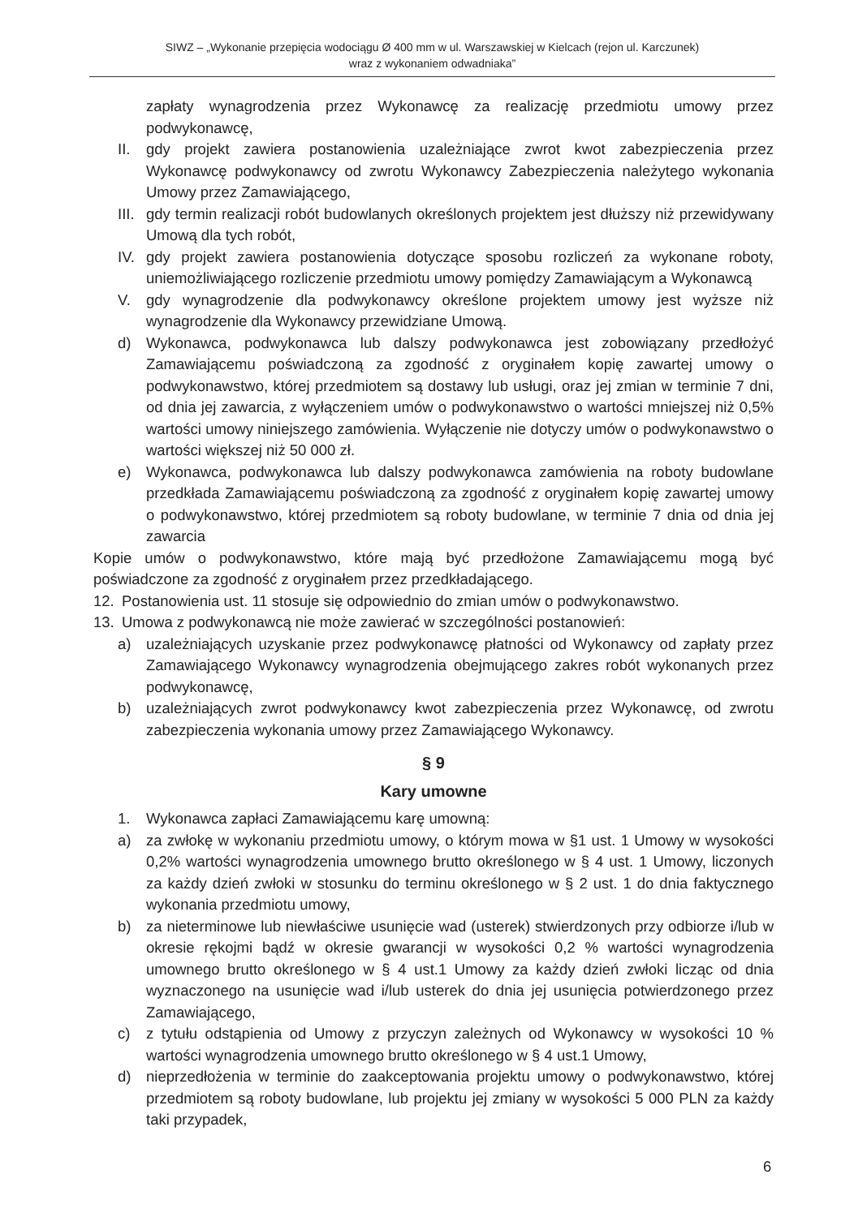SIWZ – „Wykonanie przepięcia wodociągu Ø 400 mm w ul. Warszawskiej w Kielcach (rejon ul. Karczunek)
wraz z wykonaniem odwadniaka”
zapłaty wynagrodzenia przez Wykonawcę za realizację przedmiotu umowy przez podwykonawcę,
II. gdy projekt zawiera postanowienia uzależniające zwrot kwot zabezpieczenia przez Wykonawcę podwykonawcy od zwrotu Wykonawcy Zabezpieczenia należytego wykonania Umowy przez Zamawiającego,
III. gdy termin realizacji robót budowlanych określonych projektem jest dłuższy niż przewidywany Umową dla tych robót,
IV. gdy projekt zawiera postanowienia dotyczące sposobu rozliczeń za wykonane roboty, uniemożliwiającego rozliczenie przedmiotu umowy pomiędzy Zamawiającym a Wykonawcą
V. gdy wynagrodzenie dla podwykonawcy określone projektem umowy jest wyższe niż wynagrodzenie dla Wykonawcy przewidziane Umową.
d) Wykonawca, podwykonawca lub dalszy podwykonawca jest zobowiązany przedłożyć Zamawiającemu poświadczoną za zgodność z oryginałem kopię zawartej umowy o podwykonawstwo, której przedmiotem są dostawy lub usługi, oraz jej zmian w terminie 7 dni, od dnia jej zawarcia, z wyłączeniem umów o podwykonawstwo o wartości mniejszej niż 0,5% wartości umowy niniejszego zamówienia. Wyłączenie nie dotyczy umów o podwykonawstwo o wartości większej niż 50 000 zł.
e) Wykonawca, podwykonawca lub dalszy podwykonawca zamówienia na roboty budowlane przedkłada Zamawiającemu poświadczoną za zgodność z oryginałem kopię zawartej umowy o podwykonawstwo, której przedmiotem są roboty budowlane, w terminie 7 dnia od dnia jej zawarcia
Kopie umów o podwykonawstwo, które mają być przedłożone Zamawiającemu mogą być poświadczone za zgodność z oryginałem przez przedkładającego.
12. Postanowienia ust. 11 stosuje się odpowiednio do zmian umów o podwykonawstwo.
13. Umowa z podwykonawcą nie może zawierać w szczególności postanowień:
a) uzależniających uzyskanie przez podwykonawcę płatności od Wykonawcy od zapłaty przez Zamawiającego Wykonawcy wynagrodzenia obejmującego zakres robót wykonanych przez podwykonawcę,
b) uzależniających zwrot podwykonawcy kwot zabezpieczenia przez Wykonawcę, od zwrotu zabezpieczenia wykonania umowy przez Zamawiającego Wykonawcy.
§ 9
Kary umowne
1. Wykonawca zapłaci Zamawiającemu karę umowną:
a) za zwłokę w wykonaniu przedmiotu umowy, o którym mowa w §1 ust. 1 Umowy w wysokości 0,2% wartości wynagrodzenia umownego brutto określonego w § 4 ust. 1 Umowy, liczonych za każdy dzień zwłoki w stosunku do terminu określonego w § 2 ust. 1 do dnia faktycznego wykonania przedmiotu umowy,
b) za nieterminowe lub niewłaściwe usunięcie wad (usterek) stwierdzonych przy odbiorze i/lub w okresie rękojmi bądź w okresie gwarancji w wysokości 0,2 % wartości wynagrodzenia umownego brutto określonego w § 4 ust.1 Umowy za każdy dzień zwłoki licząc od dnia wyznaczonego na usunięcie wad i/lub usterek do dnia jej usunięcia potwierdzonego przez Zamawiającego,
c) z tytułu odstąpienia od Umowy z przyczyn zależnych od Wykonawcy w wysokości 10 % wartości wynagrodzenia umownego brutto określonego w § 4 ust.1 Umowy,
d) nieprzedłożenia w terminie do zaakceptowania projektu umowy o podwykonawstwo, której przedmiotem są roboty budowlane, lub projektu jej zmiany w wysokości 5 000 PLN za każdy taki przypadek,
6